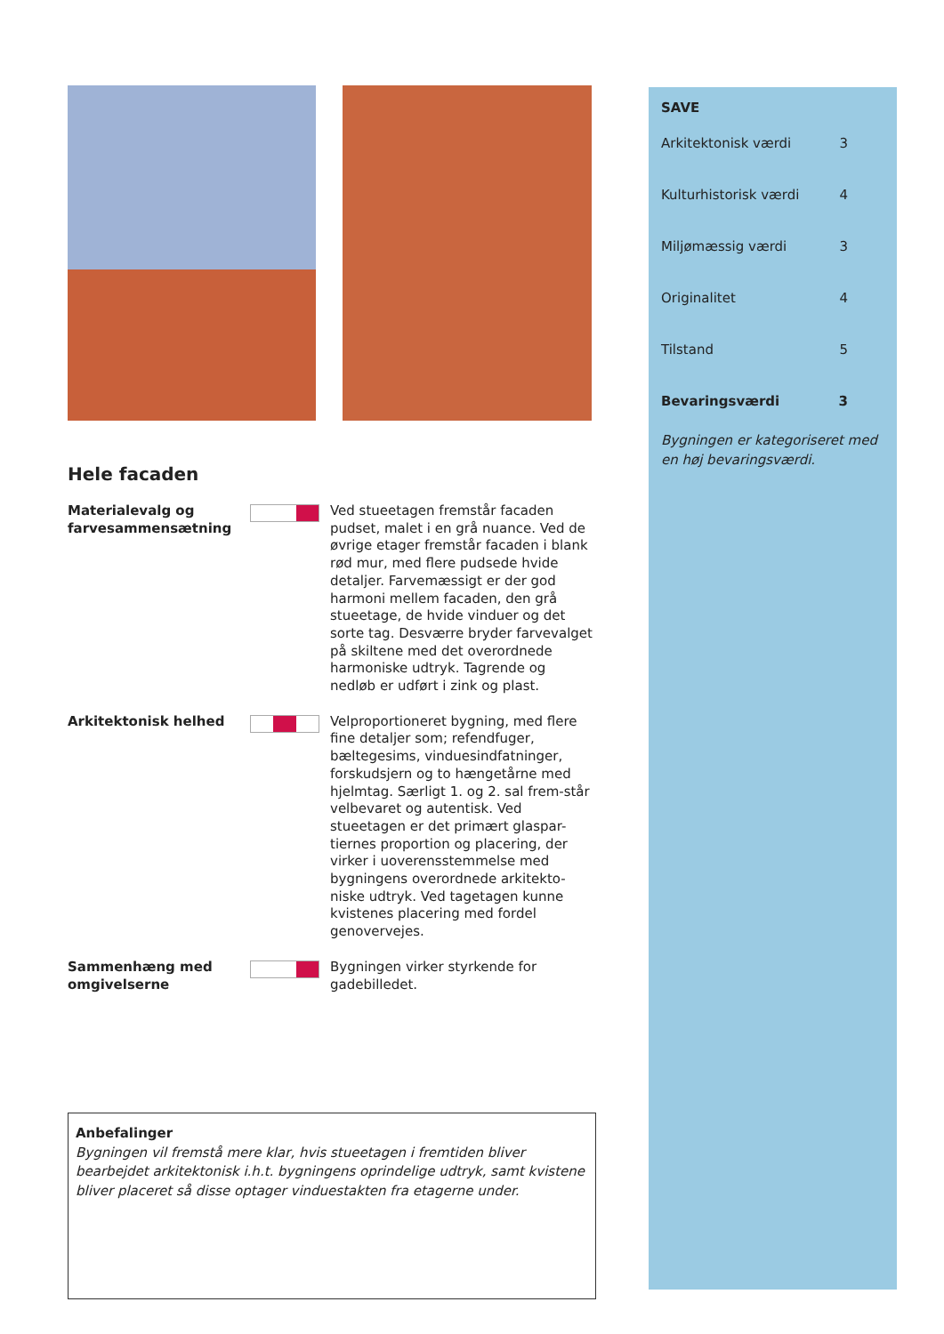Hele facaden
Materialevalg og farvesammensætning
Ved stueetagen fremstår facaden pudset, malet i en grå nuance. Ved de øvrige etager fremstår facaden i blank rød mur, med flere pudsede hvide detaljer. Farvemæssigt er der god harmoni mellem facaden, den grå stueetage, de hvide vinduer og det sorte tag. Desværre bryder farvevalget på skiltene med det overordnede harmoniske udtryk. Tagrende og nedløb er udført i zink og plast.
Arkitektonisk helhed Velproportioneret bygning, med flere fine detaljer som; refendfuger, bæltegesims, vinduesindfatninger, forskudsjern og to hængetårne med hjelmtag. Særligt 1. og 2. sal frem-står velbevaret og autentisk. Ved stueetagen er det primært glaspar-tiernes proportion og placering, der virker i uoverensstemmelse med bygningens overordnede arkitekto-niske udtryk. Ved tagetagen kunne kvistenes placering med fordel genovervejes.
Sammenhæng med omgivelserne
Bygningen virker styrkende for gadebilledet.
Anbefalinger
Bygningen vil fremstå mere klar, hvis stueetagen i fremtiden bliver bearbejdet arkitektonisk i.h.t. bygningens oprindelige udtryk, samt kvistene bliver placeret så disse optager vinduestakten fra etagerne under.
SAVE
Arkitektonisk værdi 3
Kulturhistorisk værdi 4
Miljømæssig værdi 3
Originalitet 4
Tilstand 5
Bevaringsværdi 3
Bygningen er kategoriseret med en høj bevaringsværdi.